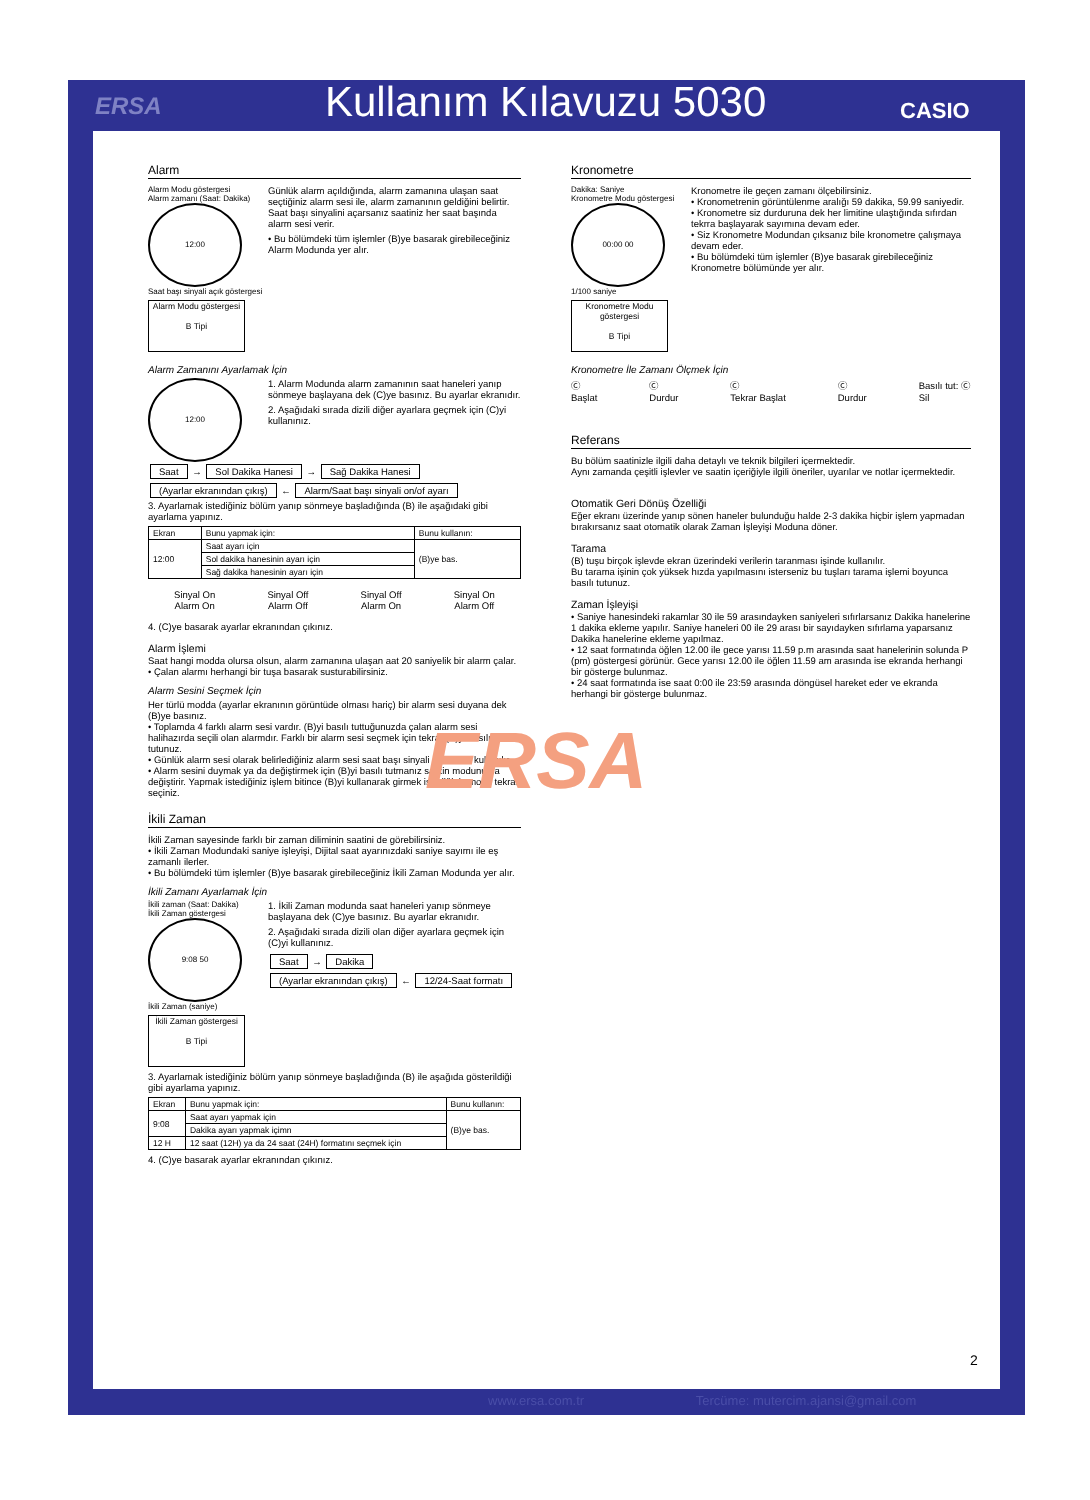ERSA Kullanım Kılavuzu 5030 CASIO
Alarm
Alarm Modu göstergesi
Alarm zamanı (Saat: Dakika)
12:00
Saat başı sinyali açık göstergesi
Alarm Modu göstergesi
B Tipi
Günlük alarm açıldığında, alarm zamanına ulaşan saat seçtiğiniz alarm sesi ile, alarm zamanının geldiğini belirtir. Saat başı sinyalini açarsanız saatiniz her saat başında alarm sesi verir.
• Bu bölümdeki tüm işlemler (B)ye basarak girebileceğiniz Alarm Modunda yer alır.
Alarm Zamanını Ayarlamak İçin
12:00
1. Alarm Modunda alarm zamanının saat haneleri yanıp sönmeye başlayana dek (C)ye basınız. Bu ayarlar ekranıdır.
2. Aşağıdaki sırada dizili diğer ayarlara geçmek için (C)yi kullanınız.
Saat → Sol Dakika Hanesi → Sağ Dakika Hanesi
(Ayarlar ekranından çıkış) ← Alarm/Saat başı sinyali on/of ayarı
3. Ayarlamak istediğiniz bölüm yanıp sönmeye başladığında (B) ile aşağıdaki gibi ayarlama yapınız.
| Ekran | Bunu yapmak için: | Bunu kullanın: |
| --- | --- | --- |
| 12:00 | Saat ayarı için | (B)ye bas. |
| | Sol dakika hanesinin ayarı için | |
| | Sağ dakika hanesinin ayarı için | |
Sinyal On
Alarm On
Sinyal Off
Alarm Off
Sinyal Off
Alarm On
Sinyal On
Alarm Off
4. (C)ye basarak ayarlar ekranından çıkınız.
Alarm İşlemi
Saat hangi modda olursa olsun, alarm zamanına ulaşan aat 20 saniyelik bir alarm çalar.
• Çalan alarmı herhangi bir tuşa basarak susturabilirsiniz.
Alarm Sesini Seçmek İçin
Her türlü modda (ayarlar ekranının görüntüde olması hariç) bir alarm sesi duyana dek (B)ye basınız.
• Toplamda 4 farklı alarm sesi vardır. (B)yi basılı tuttuğunuzda çalan alarm sesi halihazırda seçili olan alarmdır. Farklı bir alarm sesi seçmek için tekrar (B)yi basılı tutunuz.
• Günlük alarm sesi olarak belirlediğiniz alarm sesi saat başı sinyali olarak da kullanılır.
• Alarm sesini duymak ya da değiştirmek için (B)yi basılı tutmanız saatin modunu da değiştirir. Yapmak istediğiniz işlem bitince (B)yi kullanarak girmek istediğiniz modu tekrar seçiniz.
İkili Zaman
İkili Zaman sayesinde farklı bir zaman diliminin saatini de görebilirsiniz.
• İkili Zaman Modundaki saniye işleyişi, Dijital saat ayarınızdaki saniye sayımı ile eş zamanlı ilerler.
• Bu bölümdeki tüm işlemler (B)ye basarak girebileceğiniz İkili Zaman Modunda yer alır.
İkili Zamanı Ayarlamak İçin
İkili zaman (Saat: Dakika)
İkili Zaman göstergesi
9:08 50
İkili Zaman (saniye)
İkili Zaman göstergesi
B Tipi
1. İkili Zaman modunda saat haneleri yanıp sönmeye başlayana dek (C)ye basınız. Bu ayarlar ekranıdır.
2. Aşağıdaki sırada dizili olan diğer ayarlara geçmek için (C)yi kullanınız.
Saat → Dakika
(Ayarlar ekranından çıkış) ← 12/24-Saat formatı
3. Ayarlamak istediğiniz bölüm yanıp sönmeye başladığında (B) ile aşağıda gösterildiği gibi ayarlama yapınız.
| Ekran | Bunu yapmak için: | Bunu kullanın: |
| --- | --- | --- |
| 9:08 | Saat ayarı yapmak için | (B)ye bas. |
| | Dakika ayarı yapmak içimn | |
| 12 H | 12 saat (12H) ya da 24 saat (24H) formatını seçmek için | |
4. (C)ye basarak ayarlar ekranından çıkınız.
Kronometre
Dakika: Saniye
Kronometre Modu göstergesi
00:00 00
1/100 saniye
Kronometre Modu göstergesi
B Tipi
Kronometre ile geçen zamanı ölçebilirsiniz.
• Kronometrenin görüntülenme aralığı 59 dakika, 59.99 saniyedir.
• Kronometre siz durduruna dek her limitine ulaştığında sıfırdan tekrra başlayarak sayımına devam eder.
• Siz Kronometre Modundan çıksanız bile kronometre çalışmaya devam eder.
• Bu bölümdeki tüm işlemler (B)ye basarak girebileceğiniz Kronometre bölümünde yer alır.
Kronometre İle Zamanı Ölçmek İçin
Ⓒ
Başlat
Ⓒ
Durdur
Ⓒ
Tekrar Başlat
Ⓒ
Durdur
Basılı tut: Ⓒ
Sil
Referans
Bu bölüm saatinizle ilgili daha detaylı ve teknik bilgileri içermektedir.
Aynı zamanda çeşitli işlevler ve saatin içeriğiyle ilgili öneriler, uyarılar ve notlar içermektedir.
Otomatik Geri Dönüş Özelliği
Eğer ekranı üzerinde yanıp sönen haneler bulunduğu halde 2-3 dakika hiçbir işlem yapmadan bırakırsanız saat otomatik olarak Zaman İşleyişi Moduna döner.
Tarama
(B) tuşu birçok işlevde ekran üzerindeki verilerin taranması işinde kullanılır.
Bu tarama işinin çok yüksek hızda yapılmasını isterseniz bu tuşları tarama işlemi boyunca basılı tutunuz.
Zaman İşleyişi
• Saniye hanesindeki rakamlar 30 ile 59 arasındayken saniyeleri sıfırlarsanız Dakika hanelerine 1 dakika ekleme yapılır. Saniye haneleri 00 ile 29 arası bir sayıdayken sıfırlama yaparsanız Dakika hanelerine ekleme yapılmaz.
• 12 saat formatında öğlen 12.00 ile gece yarısı 11.59 p.m arasında saat hanelerinin solunda P (pm) göstergesi görünür. Gece yarısı 12.00 ile öğlen 11.59 am arasında ise ekranda herhangi bir gösterge bulunmaz.
• 24 saat formatında ise saat 0:00 ile 23:59 arasında döngüsel hareket eder ve ekranda herhangi bir gösterge bulunmaz.
ERSA
2
www.ersa.com.tr Tercüme: mutercim.ajansi@gmail.com